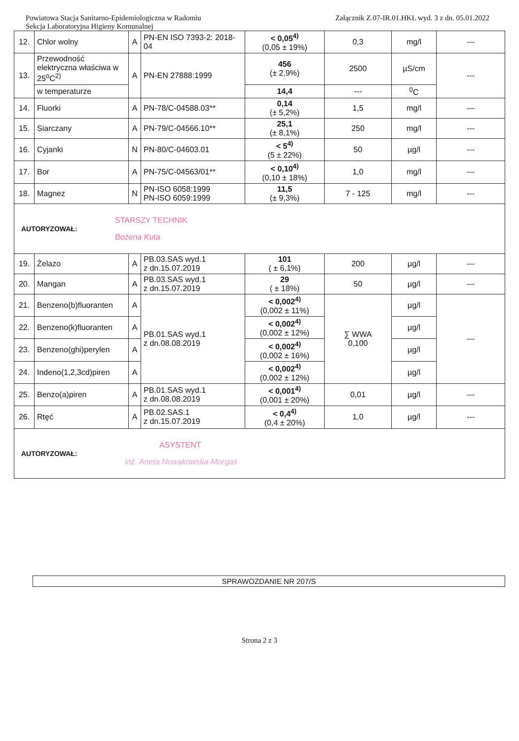Powiatowa Stacja Sanitarno-Epidemiologiczna w Radomiu
Sekcja Laboratoryjna Higieny Komunalnej
Załącznik Z.07-IR.01.HKL wyd. 3 z dn. 05.01.2022
| 12. | Chlor wolny | A | PN-EN ISO 7393-2: 2018-04 | < 0,05<sup>4)</sup> (0,05 ± 19%) | 0,3 | mg/l | --- |
| 13. | Przewodność elektryczna właściwa w 25<sup>o</sup>C<sup>2)</sup> | A | PN-EN 27888:1999 | 456 (± 2,9%) | 2500 | µS/cm | --- |
| | w temperaturze | | | 14,4 | --- | <sup>0</sup> C | |
| 14. | Fluorki | A | PN-78/C-04588.03** | 0,14 (± 5,2%) | 1,5 | mg/l | --- |
| 15. | Siarczany | A | PN-79/C-04566.10** | 25,1 (± 8,1%) | 250 | mg/l | --- |
| 16. | Cyjanki | N | PN-80/C-04603.01 | < 5<sup>4)</sup> (5 ± 22%) | 50 | µg/l | --- |
| 17. | Bor | A | PN-75/C-04563/01** | < 0,10<sup>4)</sup> (0,10 ± 18%) | 1,0 | mg/l | --- |
| 18. | Magnez | N | PN-ISO 6058:1999 PN-ISO 6059:1999 | 11,5 (± 9,3%) | 7 - 125 | mg/l | --- |
| STARSZY TECHNIK AUTORYZOWAŁ: Bożena Kuta | | | | | | | |
| 19. | Żelazo | A | PB.03.SAS wyd.1 z dn.15.07.2019 | 101 ( ± 6,1%) | 200 | µg/l | --- |
| 20. | Mangan | A | PB.03.SAS wyd.1 z dn.15.07.2019 | 29 ( ± 18%) | 50 | µg/l | --- |
| 21. | Benzeno(b)fluoranten | A | PB.01.SAS wyd.1 z dn.08.08.2019 | < 0,002<sup>4)</sup> (0,002 ± 11%) | ∑ WWA 0,100 | µg/l | --- |
| 22. | Benzeno(k)fluoranten | A | | < 0,002<sup>4)</sup> (0,002 ± 12%) | | µg/l | |
| 23. | Benzeno(ghi)perylen | A | | < 0,002<sup>4)</sup> (0,002 ± 16%) | | µg/l | |
| 24. | Indeno(1,2,3cd)piren | A | | < 0,002<sup>4)</sup> (0,002 ± 12%) | | µg/l | |
| 25. | Benzo(a)piren | A | PB.01.SAS wyd.1 z dn.08.08.2019 | < 0,001<sup>4)</sup> (0,001 ± 20%) | 0,01 | µg/l | --- |
| 26. | Rtęć | A | PB.02.SAS.1 z dn.15.07.2019 | < 0,4<sup>4)</sup> (0,4 ± 20%) | 1,0 | µg/l | --- |
| ASYSTENT AUTORYZOWAŁ: inż. Aneta Nowakowska-Morgaś | | | | | | | |
SPRAWOZDANIE NR 207/S
Strona 2 z 3